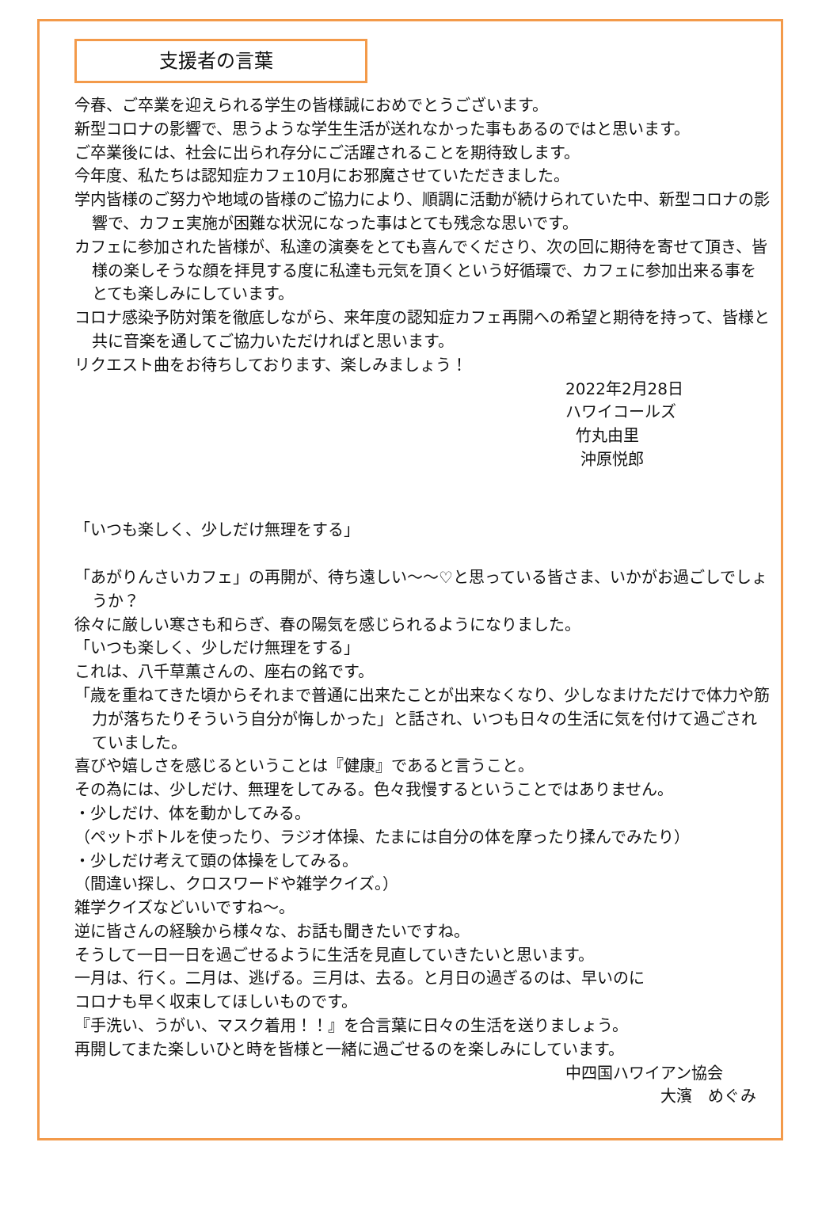支援者の言葉
今春、ご卒業を迎えられる学生の皆様誠におめでとうございます。
新型コロナの影響で、思うような学生生活が送れなかった事もあるのではと思います。
ご卒業後には、社会に出られ存分にご活躍されることを期待致します。
今年度、私たちは認知症カフェ10月にお邪魔させていただきました。
学内皆様のご努力や地域の皆様のご協力により、順調に活動が続けられていた中、新型コロナの影響で、カフェ実施が困難な状況になった事はとても残念な思いです。
カフェに参加された皆様が、私達の演奏をとても喜んでくださり、次の回に期待を寄せて頂き、皆様の楽しそうな顔を拝見する度に私達も元気を頂くという好循環で、カフェに参加出来る事をとても楽しみにしています。
コロナ感染予防対策を徹底しながら、来年度の認知症カフェ再開への希望と期待を持って、皆様と共に音楽を通してご協力いただければと思います。
リクエスト曲をお待ちしております、楽しみましょう！
2022年2月28日
ハワイコールズ
竹丸由里
沖原悦郎
「いつも楽しく、少しだけ無理をする」
「あがりんさいカフェ」の再開が、待ち遠しい～～♡と思っている皆さま、いかがお過ごしでしょうか？
徐々に厳しい寒さも和らぎ、春の陽気を感じられるようになりました。
「いつも楽しく、少しだけ無理をする」
これは、八千草薫さんの、座右の銘です。
「歳を重ねてきた頃からそれまで普通に出来たことが出来なくなり、少しなまけただけで体力や筋力が落ちたりそういう自分が悔しかった」と話され、いつも日々の生活に気を付けて過ごされていました。
喜びや嬉しさを感じるということは『健康』であると言うこと。
その為には、少しだけ、無理をしてみる。色々我慢するということではありません。
・少しだけ、体を動かしてみる。
（ペットボトルを使ったり、ラジオ体操、たまには自分の体を摩ったり揉んでみたり）
・少しだけ考えて頭の体操をしてみる。
（間違い探し、クロスワードや雑学クイズ。）
雑学クイズなどいいですね～。
逆に皆さんの経験から様々な、お話も聞きたいですね。
そうして一日一日を過ごせるように生活を見直していきたいと思います。
一月は、行く。二月は、逃げる。三月は、去る。と月日の過ぎるのは、早いのに
コロナも早く収束してほしいものです。
『手洗い、うがい、マスク着用！！』を合言葉に日々の生活を送りましょう。
再開してまた楽しいひと時を皆様と一緒に過ごせるのを楽しみにしています。
中四国ハワイアン協会
大濱　めぐみ